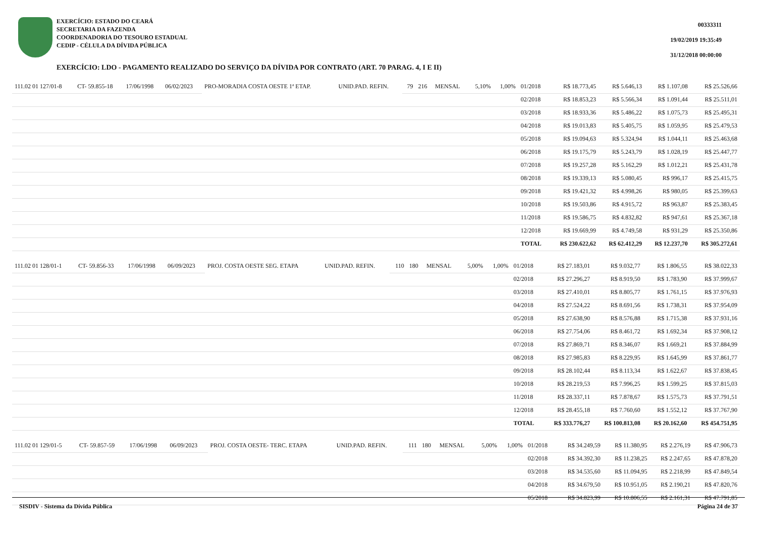EXERCÍCIO: ESTADO DO CEARÁ
SECRETARIA DA FAZENDA
COORDENADORIA DO TESOURO ESTADUAL
CEDIP - CÉLULA DA DÍVIDA PÚBLICA
00333311
19/02/2019 19:35:49
31/12/2018 00:00:00
EXERCÍCIO: LDO - PAGAMENTO REALIZADO DO SERVIÇO DA DÍVIDA POR CONTRATO (ART. 70 PARAG. 4, I E II)
| 111.02 01 127/01-8 | CT- 59.855-18 | 17/06/1998 | 06/02/2023 | PRO-MORADIA COSTA OESTE 1ª ETAP. | UNID.PAD. REFIN. | 79 | 216 | MENSAL | 5,10% | 1,00% | 01/2018 | R$ 18.773,45 | R$ 5.646,13 | R$ 1.107,08 | R$ 25.526,66 |
| | | | | | | | | | | | 02/2018 | R$ 18.853,23 | R$ 5.566,34 | R$ 1.091,44 | R$ 25.511,01 |
| | | | | | | | | | | | 03/2018 | R$ 18.933,36 | R$ 5.486,22 | R$ 1.075,73 | R$ 25.495,31 |
| | | | | | | | | | | | 04/2018 | R$ 19.013,83 | R$ 5.405,75 | R$ 1.059,95 | R$ 25.479,53 |
| | | | | | | | | | | | 05/2018 | R$ 19.094,63 | R$ 5.324,94 | R$ 1.044,11 | R$ 25.463,68 |
| | | | | | | | | | | | 06/2018 | R$ 19.175,79 | R$ 5.243,79 | R$ 1.028,19 | R$ 25.447,77 |
| | | | | | | | | | | | 07/2018 | R$ 19.257,28 | R$ 5.162,29 | R$ 1.012,21 | R$ 25.431,78 |
| | | | | | | | | | | | 08/2018 | R$ 19.339,13 | R$ 5.080,45 | R$ 996,17 | R$ 25.415,75 |
| | | | | | | | | | | | 09/2018 | R$ 19.421,32 | R$ 4.998,26 | R$ 980,05 | R$ 25.399,63 |
| | | | | | | | | | | | 10/2018 | R$ 19.503,86 | R$ 4.915,72 | R$ 963,87 | R$ 25.383,45 |
| | | | | | | | | | | | 11/2018 | R$ 19.586,75 | R$ 4.832,82 | R$ 947,61 | R$ 25.367,18 |
| | | | | | | | | | | | 12/2018 | R$ 19.669,99 | R$ 4.749,58 | R$ 931,29 | R$ 25.350,86 |
| | | | | | | | | | | | TOTAL | R$ 230.622,62 | R$ 62.412,29 | R$ 12.237,70 | R$ 305.272,61 |
| 111.02 01 128/01-1 | CT- 59.856-33 | 17/06/1998 | 06/09/2023 | PROJ. COSTA OESTE SEG. ETAPA | UNID.PAD. REFIN. | 110 | 180 | MENSAL | 5,00% | 1,00% | 01/2018 | R$ 27.183,01 | R$ 9.032,77 | R$ 1.806,55 | R$ 38.022,33 |
| | | | | | | | | | | | 02/2018 | R$ 27.296,27 | R$ 8.919,50 | R$ 1.783,90 | R$ 37.999,67 |
| | | | | | | | | | | | 03/2018 | R$ 27.410,01 | R$ 8.805,77 | R$ 1.761,15 | R$ 37.976,93 |
| | | | | | | | | | | | 04/2018 | R$ 27.524,22 | R$ 8.691,56 | R$ 1.738,31 | R$ 37.954,09 |
| | | | | | | | | | | | 05/2018 | R$ 27.638,90 | R$ 8.576,88 | R$ 1.715,38 | R$ 37.931,16 |
| | | | | | | | | | | | 06/2018 | R$ 27.754,06 | R$ 8.461,72 | R$ 1.692,34 | R$ 37.908,12 |
| | | | | | | | | | | | 07/2018 | R$ 27.869,71 | R$ 8.346,07 | R$ 1.669,21 | R$ 37.884,99 |
| | | | | | | | | | | | 08/2018 | R$ 27.985,83 | R$ 8.229,95 | R$ 1.645,99 | R$ 37.861,77 |
| | | | | | | | | | | | 09/2018 | R$ 28.102,44 | R$ 8.113,34 | R$ 1.622,67 | R$ 37.838,45 |
| | | | | | | | | | | | 10/2018 | R$ 28.219,53 | R$ 7.996,25 | R$ 1.599,25 | R$ 37.815,03 |
| | | | | | | | | | | | 11/2018 | R$ 28.337,11 | R$ 7.878,67 | R$ 1.575,73 | R$ 37.791,51 |
| | | | | | | | | | | | 12/2018 | R$ 28.455,18 | R$ 7.760,60 | R$ 1.552,12 | R$ 37.767,90 |
| | | | | | | | | | | | TOTAL | R$ 333.776,27 | R$ 100.813,08 | R$ 20.162,60 | R$ 454.751,95 |
| 111.02 01 129/01-5 | CT- 59.857-59 | 17/06/1998 | 06/09/2023 | PROJ. COSTA OESTE- TERC. ETAPA | UNID.PAD. REFIN. | 111 | 180 | MENSAL | 5,00% | 1,00% | 01/2018 | R$ 34.249,59 | R$ 11.380,95 | R$ 2.276,19 | R$ 47.906,73 |
| | | | | | | | | | | | 02/2018 | R$ 34.392,30 | R$ 11.238,25 | R$ 2.247,65 | R$ 47.878,20 |
| | | | | | | | | | | | 03/2018 | R$ 34.535,60 | R$ 11.094,95 | R$ 2.218,99 | R$ 47.849,54 |
| | | | | | | | | | | | 04/2018 | R$ 34.679,50 | R$ 10.951,05 | R$ 2.190,21 | R$ 47.820,76 |
| | | | | | | | | | | | 05/2018 | R$ 34.823,99 | R$ 10.806,55 | R$ 2.161,31 | R$ 47.791,85 |
SISDIV - Sistema da Dívida Pública Página 24 de 37